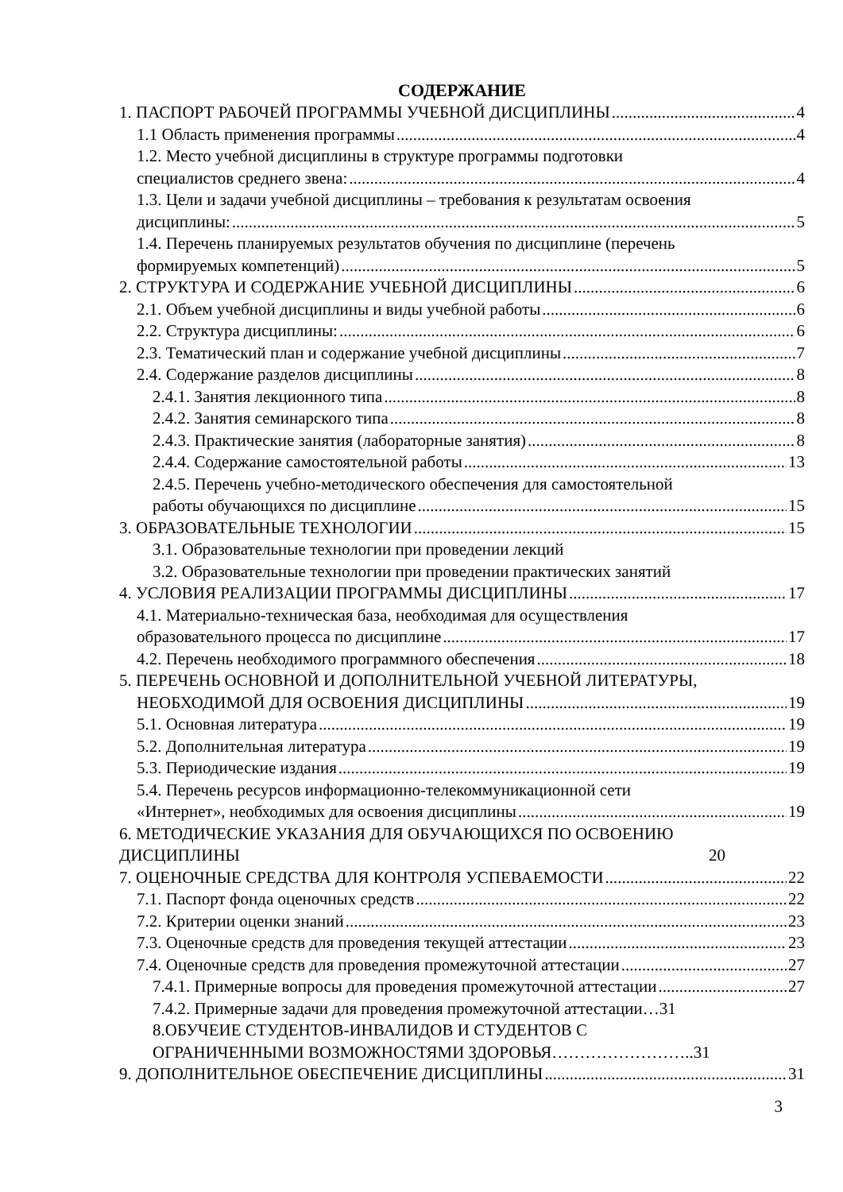СОДЕРЖАНИЕ
1. ПАСПОРТ РАБОЧЕЙ ПРОГРАММЫ УЧЕБНОЙ ДИСЦИПЛИНЫ 4
1.1 Область применения программы 4
1.2. Место учебной дисциплины в структуре программы подготовки
специалистов среднего звена: 4
1.3. Цели и задачи учебной дисциплины – требования к результатам освоения
дисциплины: 5
1.4. Перечень планируемых результатов обучения по дисциплине (перечень
формируемых компетенций) 5
2. СТРУКТУРА И СОДЕРЖАНИЕ УЧЕБНОЙ ДИСЦИПЛИНЫ 6
2.1. Объем учебной дисциплины и виды учебной работы 6
2.2. Структура дисциплины: 6
2.3. Тематический план и содержание учебной дисциплины 7
2.4. Содержание разделов дисциплины 8
2.4.1. Занятия лекционного типа 8
2.4.2. Занятия семинарского типа 8
2.4.3. Практические занятия (лабораторные занятия) 8
2.4.4. Содержание самостоятельной работы 13
2.4.5. Перечень учебно-методического обеспечения для самостоятельной
работы обучающихся по дисциплине 15
3. ОБРАЗОВАТЕЛЬНЫЕ ТЕХНОЛОГИИ 15
3.1. Образовательные технологии при проведении лекций
3.2. Образовательные технологии при проведении практических занятий
4. УСЛОВИЯ РЕАЛИЗАЦИИ ПРОГРАММЫ ДИСЦИПЛИНЫ 17
4.1. Материально-техническая база, необходимая для осуществления
образовательного процесса по дисциплине 17
4.2. Перечень необходимого программного обеспечения 18
5. ПЕРЕЧЕНЬ ОСНОВНОЙ И ДОПОЛНИТЕЛЬНОЙ УЧЕБНОЙ ЛИТЕРАТУРЫ,
НЕОБХОДИМОЙ ДЛЯ ОСВОЕНИЯ ДИСЦИПЛИНЫ 19
5.1. Основная литература 19
5.2. Дополнительная литература 19
5.3. Периодические издания 19
5.4. Перечень ресурсов информационно-телекоммуникационной сети
«Интернет», необходимых для освоения дисциплины 19
6. МЕТОДИЧЕСКИЕ УКАЗАНИЯ ДЛЯ ОБУЧАЮЩИХСЯ ПО ОСВОЕНИЮ
ДИСЦИПЛИНЫ 20
7. ОЦЕНОЧНЫЕ СРЕДСТВА ДЛЯ КОНТРОЛЯ УСПЕВАЕМОСТИ 22
7.1. Паспорт фонда оценочных средств 22
7.2. Критерии оценки знаний 23
7.3. Оценочные средств для проведения текущей аттестации 23
7.4. Оценочные средств для проведения промежуточной аттестации 27
7.4.1. Примерные вопросы для проведения промежуточной аттестации 27
7.4.2. Примерные задачи для проведения промежуточной аттестации…31
8.ОБУЧЕИЕ СТУДЕНТОВ-ИНВАЛИДОВ И СТУДЕНТОВ С
ОГРАНИЧЕННЫМИ ВОЗМОЖНОСТЯМИ ЗДОРОВЬЯ……………………..31
9. ДОПОЛНИТЕЛЬНОЕ ОБЕСПЕЧЕНИЕ ДИСЦИПЛИНЫ 31
3